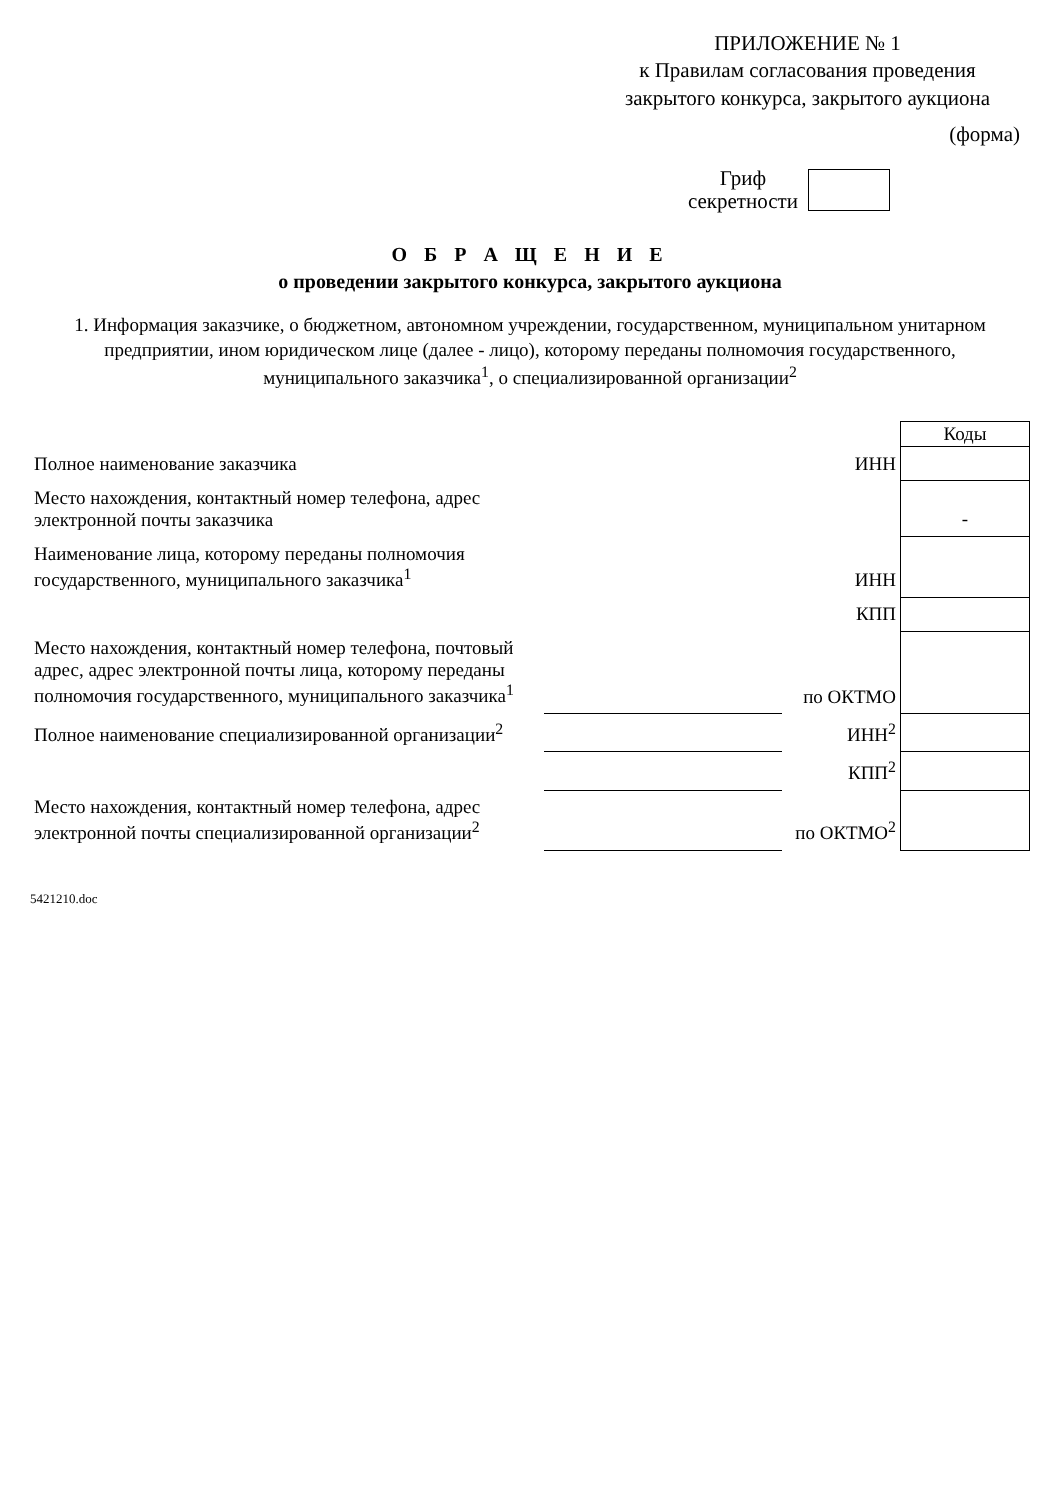ПРИЛОЖЕНИЕ № 1
к Правилам согласования проведения
закрытого конкурса, закрытого аукциона
(форма)
Гриф
секретности
О Б Р А Щ Е Н И Е
о проведении закрытого конкурса, закрытого аукциона
1. Информация заказчике, о бюджетном, автономном учреждении, государственном, муниципальном унитарном предприятии, ином юридическом лице (далее - лицо), которому переданы полномочия государственного, муниципального заказчика<sup>1</sup>, о специализированной организации<sup>2</sup>
| | | | Коды |
| Полное наименование заказчика | | ИНН | |
| Место нахождения, контактный номер телефона, адрес электронной почты заказчика | | | - |
| Наименование лица, которому переданы полномочия государственного, муниципального заказчика<sup>1</sup> | | ИНН | |
| | | КПП | |
| Место нахождения, контактный номер телефона, почтовый адрес, адрес электронной почты лица, которому переданы полномочия государственного, муниципального заказчика<sup>1</sup> | | по ОКТМО | |
| Полное наименование специализированной организации<sup>2</sup> | | ИНН<sup>2</sup> | |
| | | КПП<sup>2</sup> | |
| Место нахождения, контактный номер телефона, адрес электронной почты специализированной организации<sup>2</sup> | | по ОКТМО<sup>2</sup> | |
5421210.doc